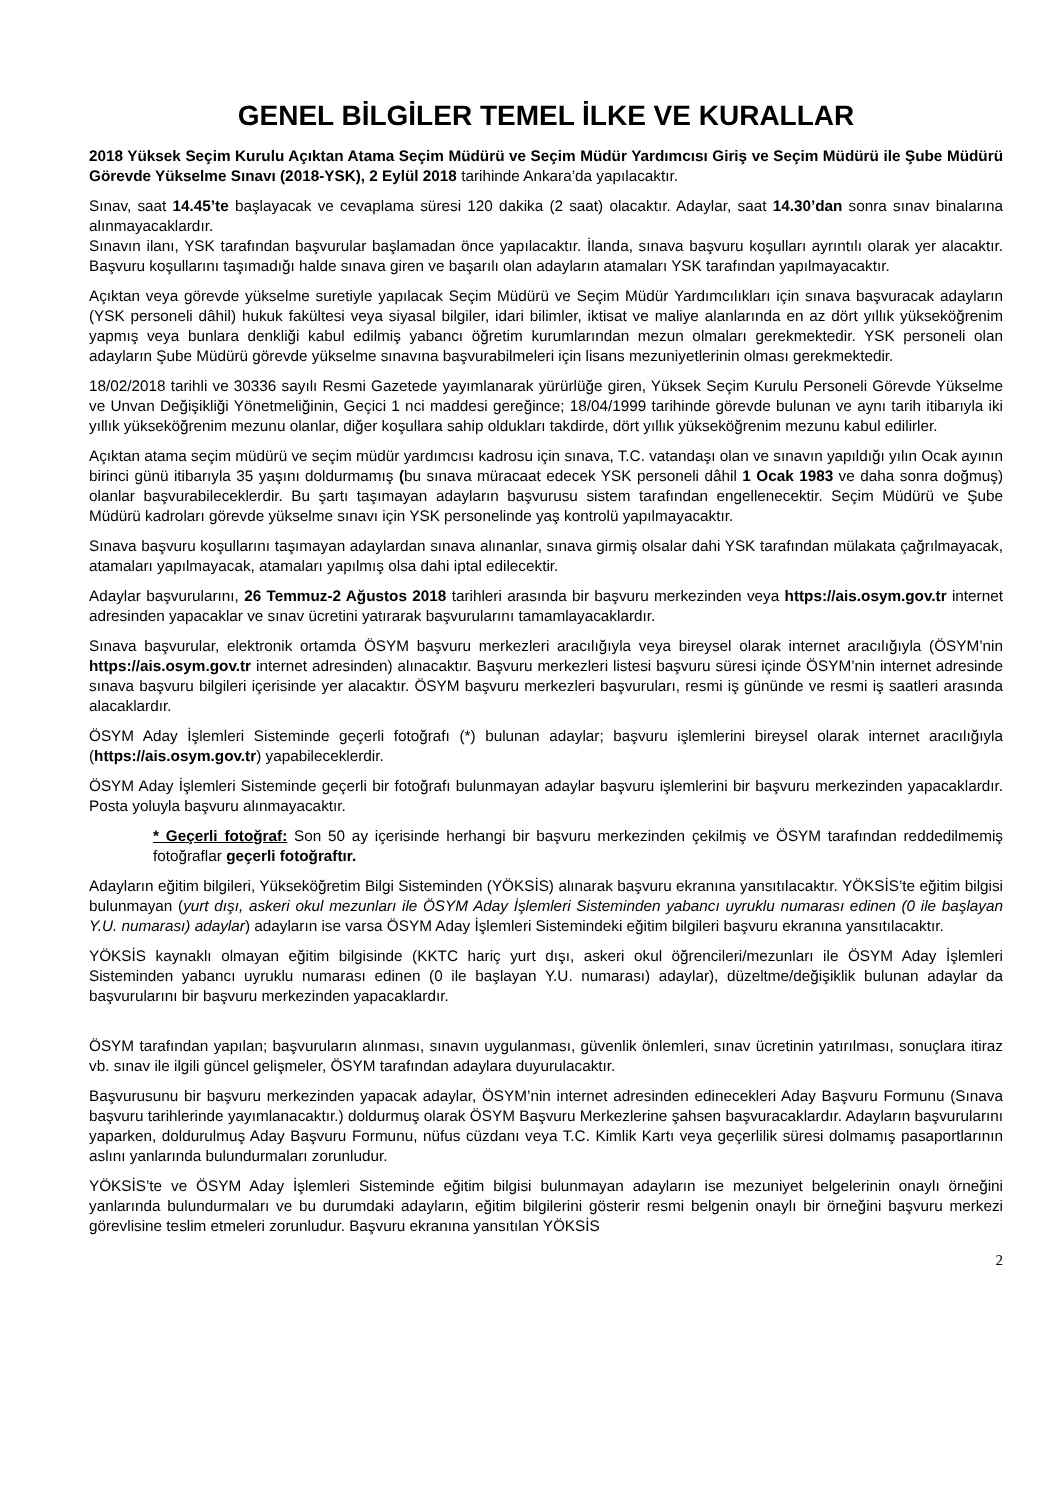GENEL BİLGİLER TEMEL İLKE VE KURALLAR
2018 Yüksek Seçim Kurulu Açıktan Atama Seçim Müdürü ve Seçim Müdür Yardımcısı Giriş ve Seçim Müdürü ile Şube Müdürü Görevde Yükselme Sınavı (2018-YSK), 2 Eylül 2018 tarihinde Ankara’da yapılacaktır.
Sınav, saat 14.45’te başlayacak ve cevaplama süresi 120 dakika (2 saat) olacaktır. Adaylar, saat 14.30’dan sonra sınav binalarına alınmayacaklardır.
Sınavın ilanı, YSK tarafından başvurular başlamadan önce yapılacaktır. İlanda, sınava başvuru koşulları ayrıntılı olarak yer alacaktır. Başvuru koşullarını taşımadığı halde sınava giren ve başarılı olan adayların atamaları YSK tarafından yapılmayacaktır.
Açıktan veya görevde yükselme suretiyle yapılacak Seçim Müdürü ve Seçim Müdür Yardımcılıkları için sınava başvuracak adayların (YSK personeli dâhil) hukuk fakültesi veya siyasal bilgiler, idari bilimler, iktisat ve maliye alanlarında en az dört yıllık yükseköğrenim yapmış veya bunlara denkliği kabul edilmiş yabancı öğretim kurumlarından mezun olmaları gerekmektedir. YSK personeli olan adayların Şube Müdürü görevde yükselme sınavına başvurabilmeleri için lisans mezuniyetlerinin olması gerekmektedir.
18/02/2018 tarihli ve 30336 sayılı Resmi Gazetede yayımlanarak yürürlüğe giren, Yüksek Seçim Kurulu Personeli Görevde Yükselme ve Unvan Değişikliği Yönetmeliğinin, Geçici 1 nci maddesi gereğince; 18/04/1999 tarihinde görevde bulunan ve aynı tarih itibarıyla iki yıllık yükseköğrenim mezunu olanlar, diğer koşullara sahip oldukları takdirde, dört yıllık yükseköğrenim mezunu kabul edilirler.
Açıktan atama seçim müdürü ve seçim müdür yardımcısı kadrosu için sınava, T.C. vatandaşı olan ve sınavın yapıldığı yılın Ocak ayının birinci günü itibarıyla 35 yaşını doldurmamış (bu sınava müracaat edecek YSK personeli dâhil 1 Ocak 1983 ve daha sonra doğmuş) olanlar başvurabileceklerdir. Bu şartı taşımayan adayların başvurusu sistem tarafından engellenecektir. Seçim Müdürü ve Şube Müdürü kadroları görevde yükselme sınavı için YSK personelinde yaş kontrolü yapılmayacaktır.
Sınava başvuru koşullarını taşımayan adaylardan sınava alınanlar, sınava girmiş olsalar dahi YSK tarafından mülakata çağrılmayacak, atamaları yapılmayacak, atamaları yapılmış olsa dahi iptal edilecektir.
Adaylar başvurularını, 26 Temmuz-2 Ağustos 2018 tarihleri arasında bir başvuru merkezinden veya https://ais.osym.gov.tr internet adresinden yapacaklar ve sınav ücretini yatırarak başvurularını tamamlayacaklardır.
Sınava başvurular, elektronik ortamda ÖSYM başvuru merkezleri aracılığıyla veya bireysel olarak internet aracılığıyla (ÖSYM’nin https://ais.osym.gov.tr internet adresinden) alınacaktır. Başvuru merkezleri listesi başvuru süresi içinde ÖSYM’nin internet adresinde sınava başvuru bilgileri içerisinde yer alacaktır. ÖSYM başvuru merkezleri başvuruları, resmi iş gününde ve resmi iş saatleri arasında alacaklardır.
ÖSYM Aday İşlemleri Sisteminde geçerli fotoğrafı (*) bulunan adaylar; başvuru işlemlerini bireysel olarak internet aracılığıyla (https://ais.osym.gov.tr) yapabileceklerdir.
ÖSYM Aday İşlemleri Sisteminde geçerli bir fotoğrafı bulunmayan adaylar başvuru işlemlerini bir başvuru merkezinden yapacaklardır. Posta yoluyla başvuru alınmayacaktır.
* Geçerli fotoğraf: Son 50 ay içerisinde herhangi bir başvuru merkezinden çekilmiş ve ÖSYM tarafından reddedilmemiş fotoğraflar geçerli fotoğraftır.
Adayların eğitim bilgileri, Yükseköğretim Bilgi Sisteminden (YÖKSİS) alınarak başvuru ekranına yansıtılacaktır. YÖKSİS’te eğitim bilgisi bulunmayan (yurt dışı, askeri okul mezunları ile ÖSYM Aday İşlemleri Sisteminden yabancı uyruklu numarası edinen (0 ile başlayan Y.U. numarası) adaylar) adayların ise varsa ÖSYM Aday İşlemleri Sistemindeki eğitim bilgileri başvuru ekranına yansıtılacaktır.
YÖKSİS kaynaklı olmayan eğitim bilgisinde (KKTC hariç yurt dışı, askeri okul öğrencileri/mezunları ile ÖSYM Aday İşlemleri Sisteminden yabancı uyruklu numarası edinen (0 ile başlayan Y.U. numarası) adaylar), düzeltme/değişiklik bulunan adaylar da başvurularını bir başvuru merkezinden yapacaklardır.
ÖSYM tarafından yapılan; başvuruların alınması, sınavın uygulanması, güvenlik önlemleri, sınav ücretinin yatırılması, sonuçlara itiraz vb. sınav ile ilgili güncel gelişmeler, ÖSYM tarafından adaylara duyurulacaktır.
Başvurusunu bir başvuru merkezinden yapacak adaylar, ÖSYM’nin internet adresinden edinecekleri Aday Başvuru Formunu (Sınava başvuru tarihlerinde yayımlanacaktır.) doldurmuş olarak ÖSYM Başvuru Merkezlerine şahsen başvuracaklardır. Adayların başvurularını yaparken, doldurulmuş Aday Başvuru Formunu, nüfus cüzdanı veya T.C. Kimlik Kartı veya geçerlilik süresi dolmamış pasaportlarının aslını yanlarında bulundurmaları zorunludur.
YÖKSİS’te ve ÖSYM Aday İşlemleri Sisteminde eğitim bilgisi bulunmayan adayların ise mezuniyet belgelerinin onaylı örneğini yanlarında bulundurmaları ve bu durumdaki adayların, eğitim bilgilerini gösterir resmi belgenin onaylı bir örneğini başvuru merkezi görevlisine teslim etmeleri zorunludur. Başvuru ekranına yansıtılan YÖKSİS
2